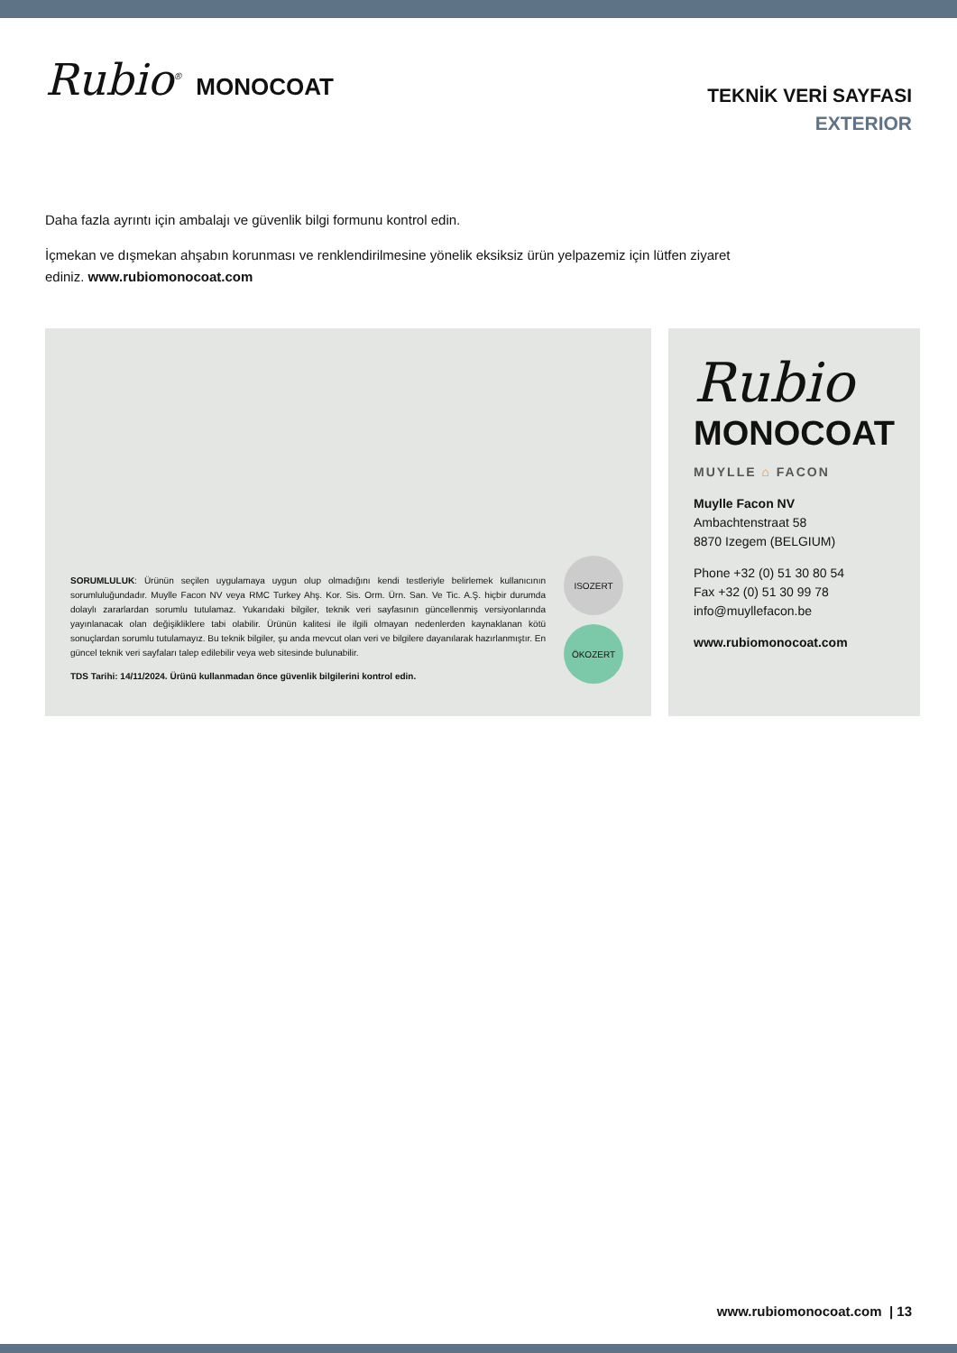Rubio<sup>®</sup> MONOCOAT
TEKNİK VERİ SAYFASI
EXTERIOR
Daha fazla ayrıntı için ambalajı ve güvenlik bilgi formunu kontrol edin.
İçmekan ve dışmekan ahşabın korunması ve renklendirilmesine yönelik eksiksiz ürün yelpazemiz için lütfen ziyaret
ediniz. www.rubiomonocoat.com
SORUMLULUK: Ürünün seçilen uygulamaya uygun olup olmadığını kendi testleriyle belirlemek kullanıcının sorumluluğundadır. Muylle Facon NV veya RMC Turkey Ahş. Kor. Sis. Orm. Ürn. San. Ve Tic. A.Ş. hiçbir durumda dolaylı zararlardan sorumlu tutulamaz. Yukarıdaki bilgiler, teknik veri sayfasının güncellenmiş versiyonlarında yayınlanacak olan değişikliklere tabi olabilir. Ürünün kalitesi ile ilgili olmayan nedenlerden kaynaklanan kötü sonuçlardan sorumlu tutulamayız. Bu teknik bilgiler, şu anda mevcut olan veri ve bilgilere dayanılarak hazırlanmıştır. En güncel teknik veri sayfaları talep edilebilir veya web sitesinde bulunabilir.
TDS Tarihi: 14/11/2024. Ürünü kullanmadan önce güvenlik bilgilerini kontrol edin.
ISOZERT
ÖKOZERT
Rubio
MONOCOAT
MUYLLE ⌂ FACON
Muylle Facon NV
Ambachtenstraat 58
8870 Izegem (BELGIUM)
Phone +32 (0) 51 30 80 54
Fax +32 (0) 51 30 99 78
info@muyllefacon.be
www.rubiomonocoat.com
www.rubiomonocoat.com | 13